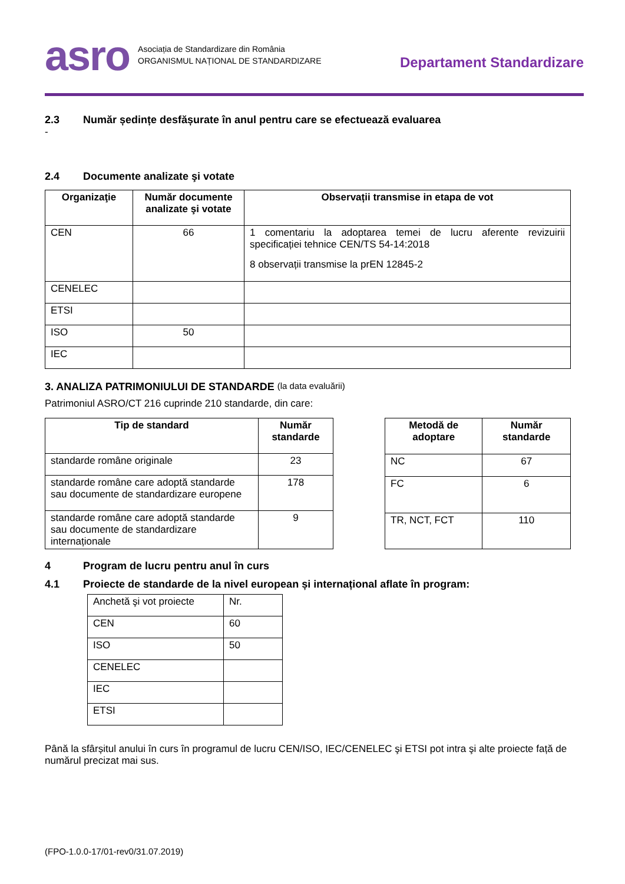asro
Asociația de Standardizare din România
ORGANISMUL NAȚIONAL DE STANDARDIZARE
Departament Standardizare
2.3 Număr ședințe desfășurate în anul pentru care se efectuează evaluarea
-
2.4 Documente analizate şi votate
| Organizaţie | Număr documente analizate şi votate | Observații transmise in etapa de vot |
| --- | --- | --- |
| CEN | 66 | 1 comentariu la adoptarea temei de lucru aferente revizuirii specificației tehnice CEN/TS 54-14:2018 8 observații transmise la prEN 12845-2 |
| CENELEC | | |
| ETSI | | |
| ISO | 50 | |
| IEC | | |
3. ANALIZA PATRIMONIULUI DE STANDARDE (la data evaluării)
Patrimoniul ASRO/CT 216 cuprinde 210 standarde, din care:
| Tip de standard | Număr standarde |
| --- | --- |
| standarde române originale | 23 |
| standarde române care adoptă standarde sau documente de standardizare europene | 178 |
| standarde române care adoptă standarde sau documente de standardizare internaționale | 9 |
| Metodă de adoptare | Număr standarde |
| --- | --- |
| NC | 67 |
| FC | 6 |
| TR, NCT, FCT | 110 |
4 Program de lucru pentru anul în curs
4.1 Proiecte de standarde de la nivel european și internațional aflate în program:
| Anchetă şi vot proiecte | Nr. |
| CEN | 60 |
| ISO | 50 |
| CENELEC | |
| IEC | |
| ETSI | |
Până la sfârșitul anului în curs în programul de lucru CEN/ISO, IEC/CENELEC şi ETSI pot intra şi alte proiecte față de numărul precizat mai sus.
(FPO-1.0.0-17/01-rev0/31.07.2019)